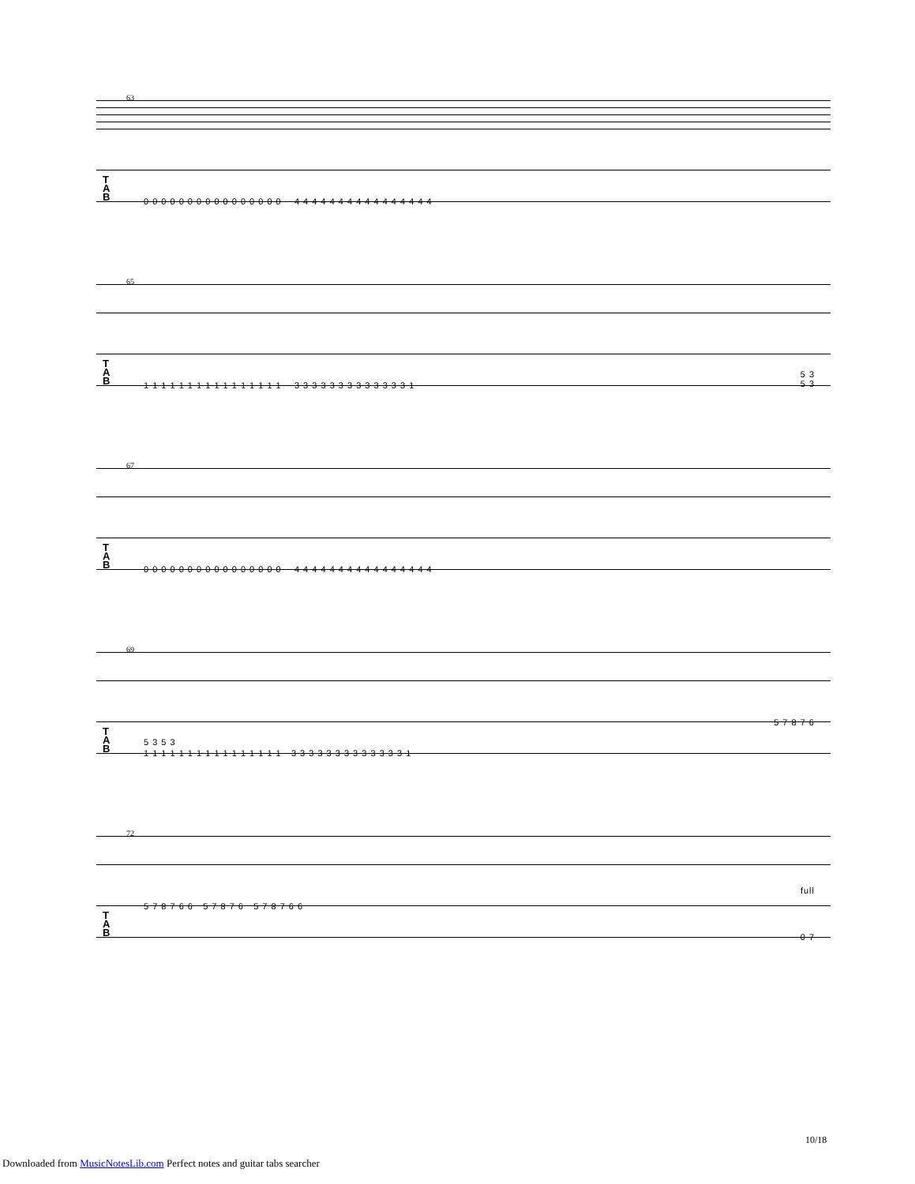63
T
A
B
0 0 0 0 0 0 0 0 0 0 0 0 0 0 0 0 4 4 4 4 4 4 4 4 4 4 4 4 4 4 4 4
65
T
A
B
5 3
5 3
1 1 1 1 1 1 1 1 1 1 1 1 1 1 1 1 3 3 3 3 3 3 3 3 3 3 3 3 3 1
67
T
A
B
0 0 0 0 0 0 0 0 0 0 0 0 0 0 0 0 4 4 4 4 4 4 4 4 4 4 4 4 4 4 4 4
69
T
A
B
5 7 8 7 6
5 3 5 3
1 1 1 1 1 1 1 1 1 1 1 1 1 1 1 1 3 3 3 3 3 3 3 3 3 3 3 3 3 1
72
T
A
B
full
5 7 8 7 6 6 5 7 8 7 6 5 7 8 7 6 6
0 7
10/18
Downloaded from MusicNotesLib.com Perfect notes and guitar tabs searcher